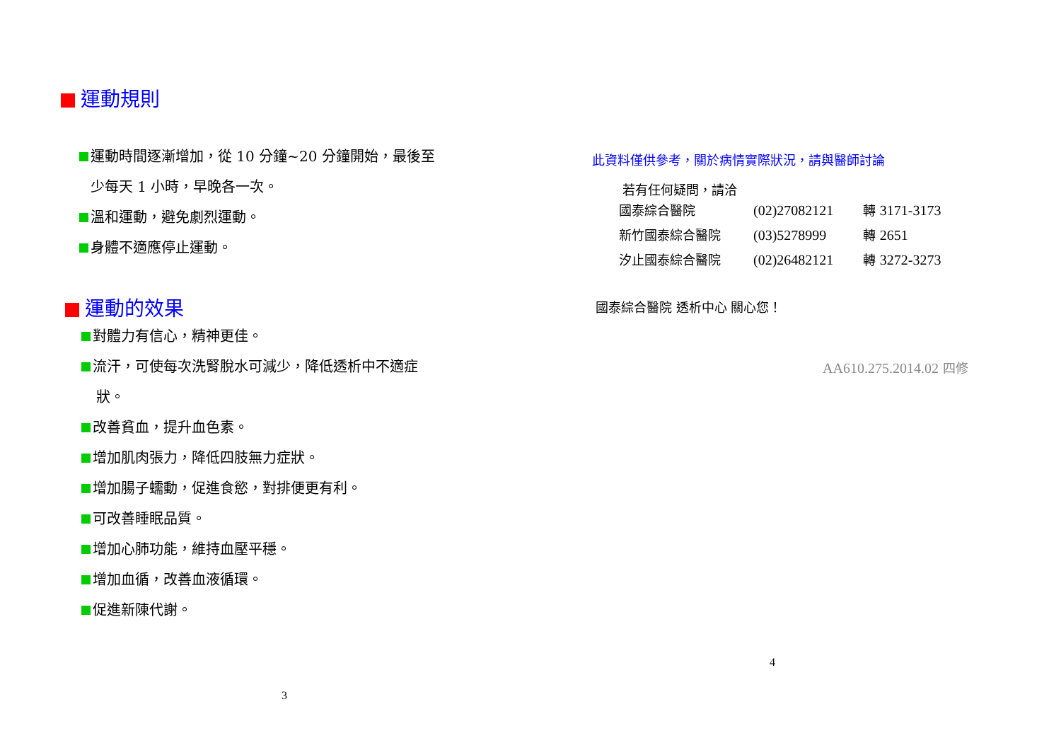運動規則
運動時間逐漸增加，從 10 分鐘~20 分鐘開始，最後至
少每天 1 小時，早晚各一次。
溫和運動，避免劇烈運動。
身體不適應停止運動。
運動的效果
對體力有信心，精神更佳。
流汗，可使每次洗腎脫水可減少，降低透析中不適症
狀。
改善貧血，提升血色素。
增加肌肉張力，降低四肢無力症狀。
增加腸子蠕動，促進食慾，對排便更有利。
可改善睡眠品質。
增加心肺功能，維持血壓平穩。
增加血循，改善血液循環。
促進新陳代謝。
3
此資料僅供參考，關於病情實際狀況，請與醫師討論
若有任何疑問，請洽
| 國泰綜合醫院 | (02)27082121 | 轉 3171-3173 |
| 新竹國泰綜合醫院 | (03)5278999 | 轉 2651 |
| 汐止國泰綜合醫院 | (02)26482121 | 轉 3272-3273 |
國泰綜合醫院 透析中心 關心您！
AA610.275.2014.02 四修
4